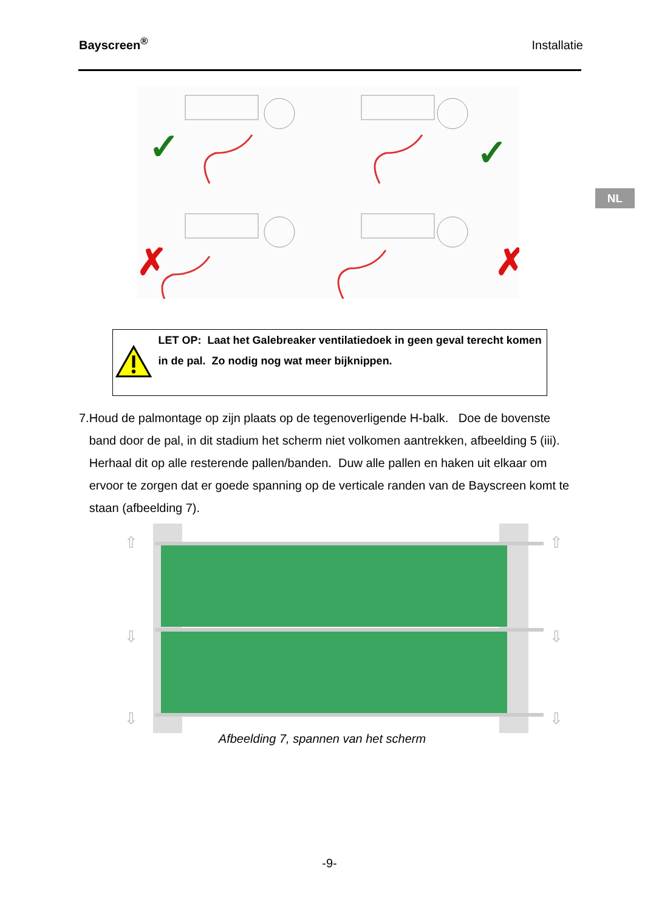Bayscreen<sup>®</sup> Installatie
NL
✓
✓
✗
✗
LET OP: Laat het Galebreaker ventilatiedoek in geen geval terecht komen in de pal. Zo nodig nog wat meer bijknippen.
7. Houd de palmontage op zijn plaats op de tegenoverligende H-balk. Doe de bovenste band door de pal, in dit stadium het scherm niet volkomen aantrekken, afbeelding 5 (iii). Herhaal dit op alle resterende pallen/banden. Duw alle pallen en haken uit elkaar om ervoor te zorgen dat er goede spanning op de verticale randen van de Bayscreen komt te staan (afbeelding 7).
⇧
⇧
⇩
⇩
⇩
⇩
Afbeelding 7, spannen van het scherm
-9-